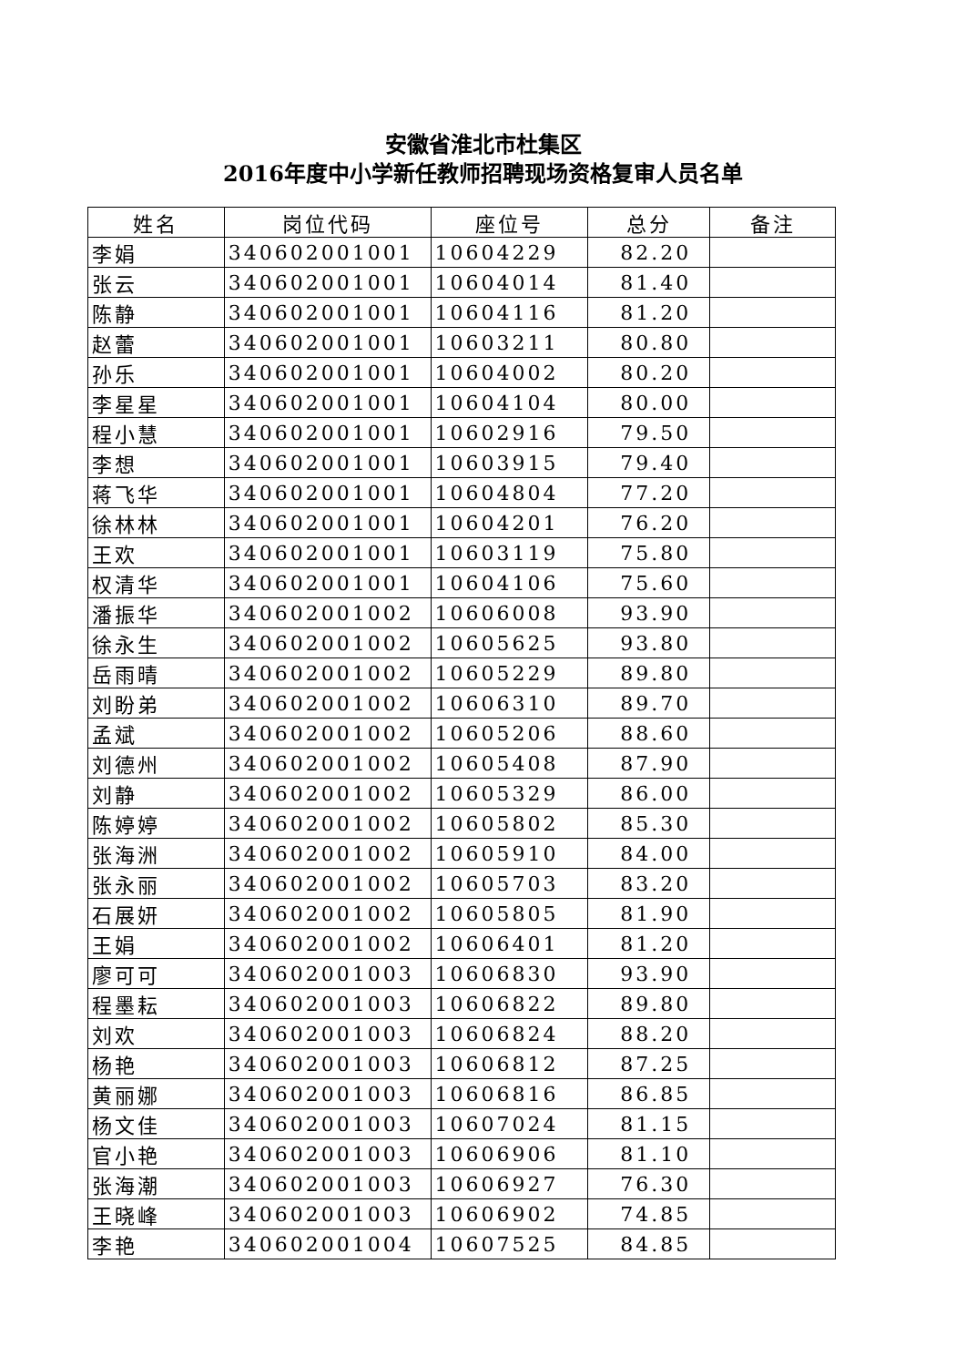安徽省淮北市杜集区
2016年度中小学新任教师招聘现场资格复审人员名单
| 姓名 | 岗位代码 | 座位号 | 总分 | 备注 |
| --- | --- | --- | --- | --- |
| 李娟 | 340602001001 | 10604229 | 82.20 | |
| 张云 | 340602001001 | 10604014 | 81.40 | |
| 陈静 | 340602001001 | 10604116 | 81.20 | |
| 赵蕾 | 340602001001 | 10603211 | 80.80 | |
| 孙乐 | 340602001001 | 10604002 | 80.20 | |
| 李星星 | 340602001001 | 10604104 | 80.00 | |
| 程小慧 | 340602001001 | 10602916 | 79.50 | |
| 李想 | 340602001001 | 10603915 | 79.40 | |
| 蒋飞华 | 340602001001 | 10604804 | 77.20 | |
| 徐林林 | 340602001001 | 10604201 | 76.20 | |
| 王欢 | 340602001001 | 10603119 | 75.80 | |
| 权清华 | 340602001001 | 10604106 | 75.60 | |
| 潘振华 | 340602001002 | 10606008 | 93.90 | |
| 徐永生 | 340602001002 | 10605625 | 93.80 | |
| 岳雨晴 | 340602001002 | 10605229 | 89.80 | |
| 刘盼弟 | 340602001002 | 10606310 | 89.70 | |
| 孟斌 | 340602001002 | 10605206 | 88.60 | |
| 刘德州 | 340602001002 | 10605408 | 87.90 | |
| 刘静 | 340602001002 | 10605329 | 86.00 | |
| 陈婷婷 | 340602001002 | 10605802 | 85.30 | |
| 张海洲 | 340602001002 | 10605910 | 84.00 | |
| 张永丽 | 340602001002 | 10605703 | 83.20 | |
| 石展妍 | 340602001002 | 10605805 | 81.90 | |
| 王娟 | 340602001002 | 10606401 | 81.20 | |
| 廖可可 | 340602001003 | 10606830 | 93.90 | |
| 程墨耘 | 340602001003 | 10606822 | 89.80 | |
| 刘欢 | 340602001003 | 10606824 | 88.20 | |
| 杨艳 | 340602001003 | 10606812 | 87.25 | |
| 黄丽娜 | 340602001003 | 10606816 | 86.85 | |
| 杨文佳 | 340602001003 | 10607024 | 81.15 | |
| 官小艳 | 340602001003 | 10606906 | 81.10 | |
| 张海潮 | 340602001003 | 10606927 | 76.30 | |
| 王晓峰 | 340602001003 | 10606902 | 74.85 | |
| 李艳 | 340602001004 | 10607525 | 84.85 | |